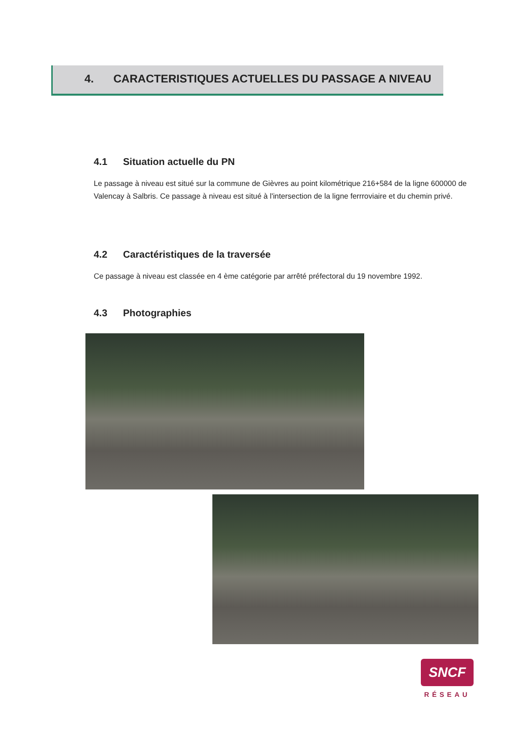4. CARACTERISTIQUES ACTUELLES DU PASSAGE A NIVEAU
4.1 Situation actuelle du PN
Le passage à niveau est situé sur la commune de Gièvres au point kilométrique 216+584 de la ligne 600000 de Valencay à Salbris. Ce passage à niveau est situé à l'intersection de la ligne ferrroviaire et du chemin privé.
4.2 Caractéristiques de la traversée
Ce passage à niveau est classée en 4 ème catégorie par arrêté préfectoral du 19 novembre 1992.
4.3 Photographies
SNCF
RÉSEAU